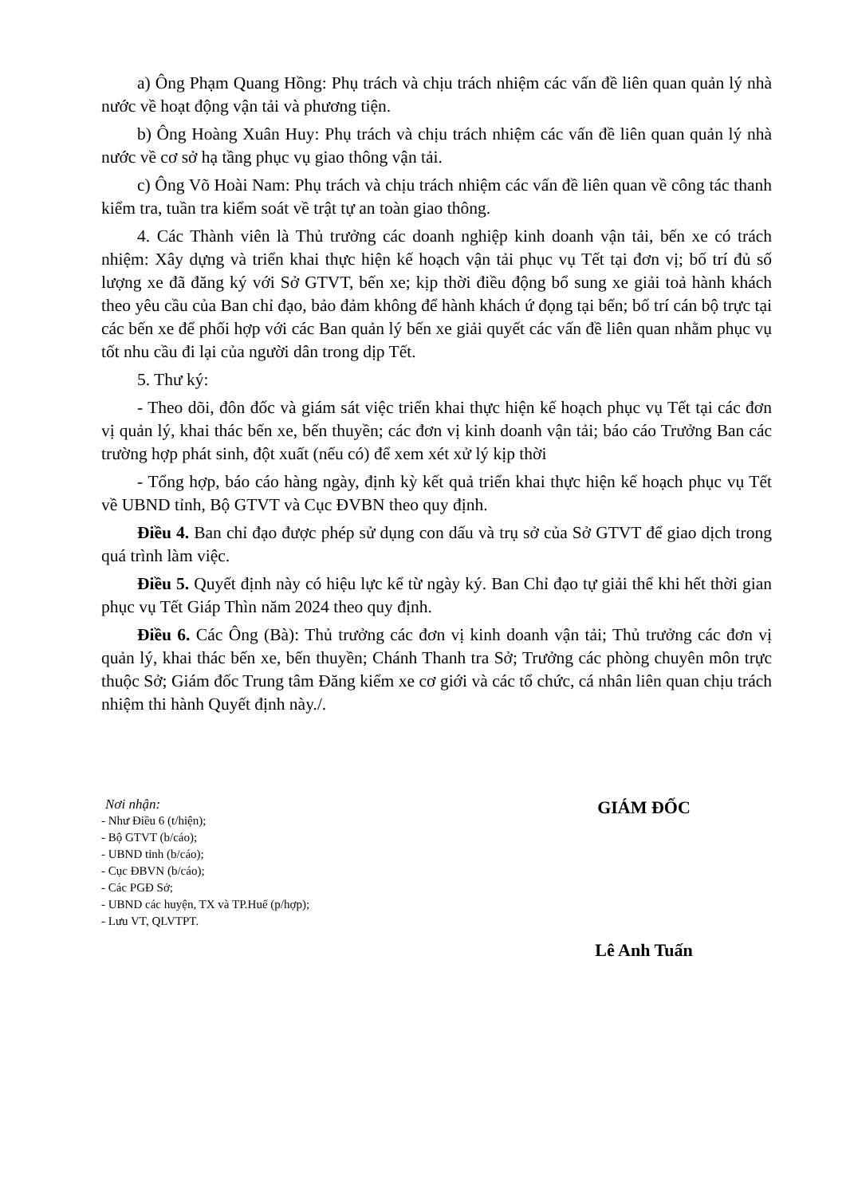a) Ông Phạm Quang Hồng: Phụ trách và chịu trách nhiệm các vấn đề liên quan quản lý nhà nước về hoạt động vận tải và phương tiện.
b) Ông Hoàng Xuân Huy: Phụ trách và chịu trách nhiệm các vấn đề liên quan quản lý nhà nước về cơ sở hạ tầng phục vụ giao thông vận tải.
c) Ông Võ Hoài Nam: Phụ trách và chịu trách nhiệm các vấn đề liên quan về công tác thanh kiểm tra, tuần tra kiểm soát về trật tự an toàn giao thông.
4. Các Thành viên là Thủ trưởng các doanh nghiệp kinh doanh vận tải, bến xe có trách nhiệm: Xây dựng và triển khai thực hiện kế hoạch vận tải phục vụ Tết tại đơn vị; bố trí đủ số lượng xe đã đăng ký với Sở GTVT, bến xe; kịp thời điều động bổ sung xe giải toả hành khách theo yêu cầu của Ban chỉ đạo, bảo đảm không để hành khách ứ đọng tại bến; bố trí cán bộ trực tại các bến xe để phối hợp với các Ban quản lý bến xe giải quyết các vấn đề liên quan nhằm phục vụ tốt nhu cầu đi lại của người dân trong dịp Tết.
5. Thư ký:
- Theo dõi, đôn đốc và giám sát việc triển khai thực hiện kế hoạch phục vụ Tết tại các đơn vị quản lý, khai thác bến xe, bến thuyền; các đơn vị kinh doanh vận tải; báo cáo Trưởng Ban các trường hợp phát sinh, đột xuất (nếu có) để xem xét xử lý kịp thời
- Tổng hợp, báo cáo hàng ngày, định kỳ kết quả triển khai thực hiện kế hoạch phục vụ Tết về UBND tỉnh, Bộ GTVT và Cục ĐVBN theo quy định.
Điều 4. Ban chỉ đạo được phép sử dụng con dấu và trụ sở của Sở GTVT để giao dịch trong quá trình làm việc.
Điều 5. Quyết định này có hiệu lực kể từ ngày ký. Ban Chỉ đạo tự giải thể khi hết thời gian phục vụ Tết Giáp Thìn năm 2024 theo quy định.
Điều 6. Các Ông (Bà): Thủ trưởng các đơn vị kinh doanh vận tải; Thủ trưởng các đơn vị quản lý, khai thác bến xe, bến thuyền; Chánh Thanh tra Sở; Trưởng các phòng chuyên môn trực thuộc Sở; Giám đốc Trung tâm Đăng kiểm xe cơ giới và các tổ chức, cá nhân liên quan chịu trách nhiệm thi hành Quyết định này./.
Nơi nhận:
- Như Điều 6 (t/hiện);
- Bộ GTVT (b/cáo);
- UBND tỉnh (b/cáo);
- Cục ĐBVN (b/cáo);
- Các PGĐ Sở;
- UBND các huyện, TX và TP.Huế (p/hợp);
- Lưu VT, QLVTPT.
GIÁM ĐỐC
Lê Anh Tuấn